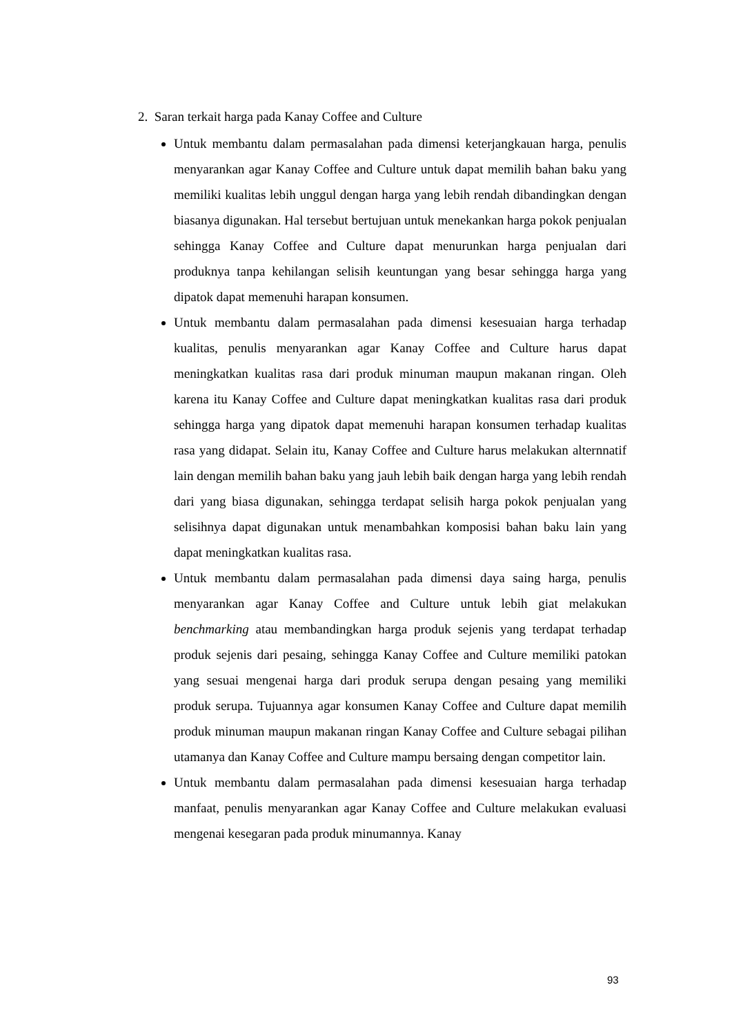2. Saran terkait harga pada Kanay Coffee and Culture
Untuk membantu dalam permasalahan pada dimensi keterjangkauan harga, penulis menyarankan agar Kanay Coffee and Culture untuk dapat memilih bahan baku yang memiliki kualitas lebih unggul dengan harga yang lebih rendah dibandingkan dengan biasanya digunakan. Hal tersebut bertujuan untuk menekankan harga pokok penjualan sehingga Kanay Coffee and Culture dapat menurunkan harga penjualan dari produknya tanpa kehilangan selisih keuntungan yang besar sehingga harga yang dipatok dapat memenuhi harapan konsumen.
Untuk membantu dalam permasalahan pada dimensi kesesuaian harga terhadap kualitas, penulis menyarankan agar Kanay Coffee and Culture harus dapat meningkatkan kualitas rasa dari produk minuman maupun makanan ringan. Oleh karena itu Kanay Coffee and Culture dapat meningkatkan kualitas rasa dari produk sehingga harga yang dipatok dapat memenuhi harapan konsumen terhadap kualitas rasa yang didapat. Selain itu, Kanay Coffee and Culture harus melakukan alternnatif lain dengan memilih bahan baku yang jauh lebih baik dengan harga yang lebih rendah dari yang biasa digunakan, sehingga terdapat selisih harga pokok penjualan yang selisihnya dapat digunakan untuk menambahkan komposisi bahan baku lain yang dapat meningkatkan kualitas rasa.
Untuk membantu dalam permasalahan pada dimensi daya saing harga, penulis menyarankan agar Kanay Coffee and Culture untuk lebih giat melakukan benchmarking atau membandingkan harga produk sejenis yang terdapat terhadap produk sejenis dari pesaing, sehingga Kanay Coffee and Culture memiliki patokan yang sesuai mengenai harga dari produk serupa dengan pesaing yang memiliki produk serupa. Tujuannya agar konsumen Kanay Coffee and Culture dapat memilih produk minuman maupun makanan ringan Kanay Coffee and Culture sebagai pilihan utamanya dan Kanay Coffee and Culture mampu bersaing dengan competitor lain.
Untuk membantu dalam permasalahan pada dimensi kesesuaian harga terhadap manfaat, penulis menyarankan agar Kanay Coffee and Culture melakukan evaluasi mengenai kesegaran pada produk minumannya. Kanay
93